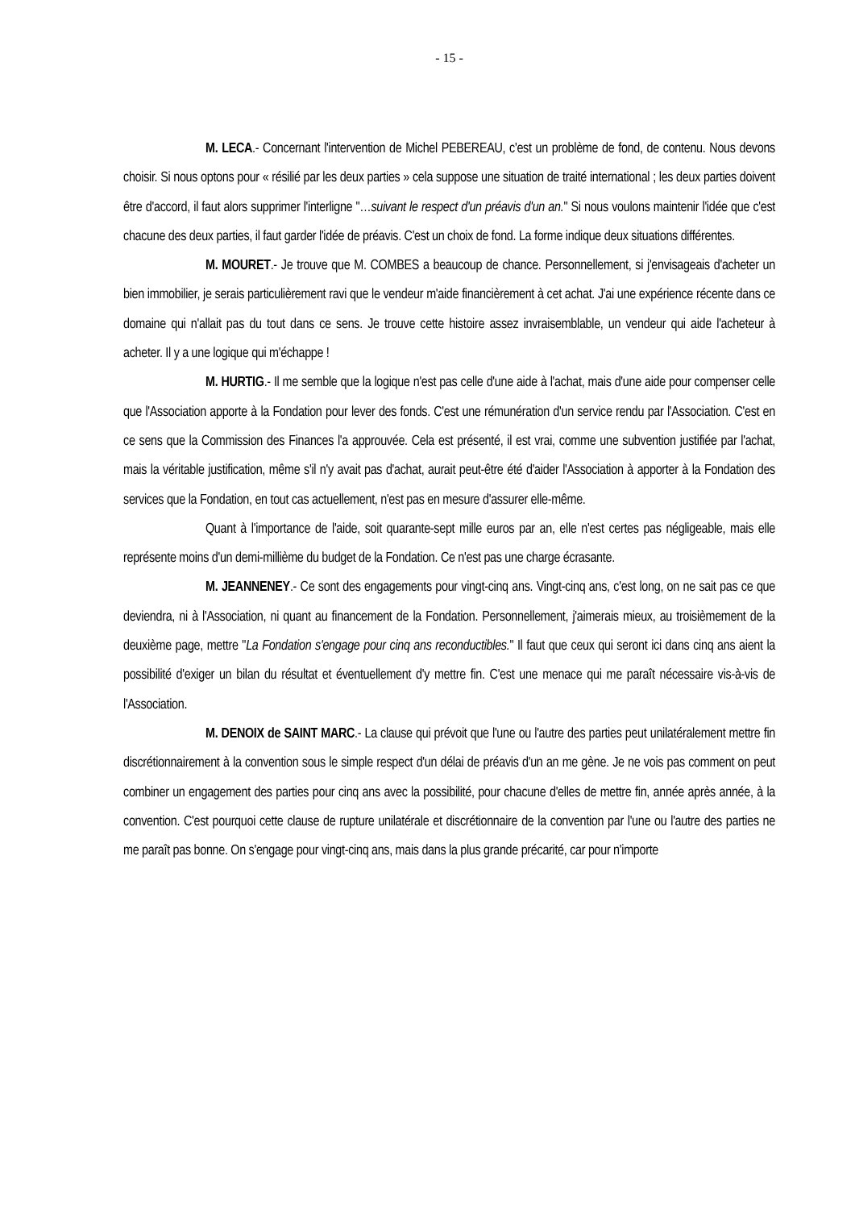- 15 -
M. LECA.- Concernant l'intervention de Michel PEBEREAU, c'est un problème de fond, de contenu. Nous devons choisir. Si nous optons pour « résilié par les deux parties » cela suppose une situation de traité international ; les deux parties doivent être d'accord, il faut alors supprimer l'interligne "…suivant le respect d'un préavis d'un an." Si nous voulons maintenir l'idée que c'est chacune des deux parties, il faut garder l'idée de préavis. C'est un choix de fond. La forme indique deux situations différentes.
M. MOURET.- Je trouve que M. COMBES a beaucoup de chance. Personnellement, si j'envisageais d'acheter un bien immobilier, je serais particulièrement ravi que le vendeur m'aide financièrement à cet achat. J'ai une expérience récente dans ce domaine qui n'allait pas du tout dans ce sens. Je trouve cette histoire assez invraisemblable, un vendeur qui aide l'acheteur à acheter. Il y a une logique qui m'échappe !
M. HURTIG.- Il me semble que la logique n'est pas celle d'une aide à l'achat, mais d'une aide pour compenser celle que l'Association apporte à la Fondation pour lever des fonds. C'est une rémunération d'un service rendu par l'Association. C'est en ce sens que la Commission des Finances l'a approuvée. Cela est présenté, il est vrai, comme une subvention justifiée par l'achat, mais la véritable justification, même s'il n'y avait pas d'achat, aurait peut-être été d'aider l'Association à apporter à la Fondation des services que la Fondation, en tout cas actuellement, n'est pas en mesure d'assurer elle-même.
Quant à l'importance de l'aide, soit quarante-sept mille euros par an, elle n'est certes pas négligeable, mais elle représente moins d'un demi-millième du budget de la Fondation. Ce n'est pas une charge écrasante.
M. JEANNENEY.- Ce sont des engagements pour vingt-cinq ans. Vingt-cinq ans, c'est long, on ne sait pas ce que deviendra, ni à l'Association, ni quant au financement de la Fondation. Personnellement, j'aimerais mieux, au troisièmement de la deuxième page, mettre "La Fondation s'engage pour cinq ans reconductibles." Il faut que ceux qui seront ici dans cinq ans aient la possibilité d'exiger un bilan du résultat et éventuellement d'y mettre fin. C'est une menace qui me paraît nécessaire vis-à-vis de l'Association.
M. DENOIX de SAINT MARC.- La clause qui prévoit que l'une ou l'autre des parties peut unilatéralement mettre fin discrétionnairement à la convention sous le simple respect d'un délai de préavis d'un an me gène. Je ne vois pas comment on peut combiner un engagement des parties pour cinq ans avec la possibilité, pour chacune d'elles de mettre fin, année après année, à la convention. C'est pourquoi cette clause de rupture unilatérale et discrétionnaire de la convention par l'une ou l'autre des parties ne me paraît pas bonne. On s'engage pour vingt-cinq ans, mais dans la plus grande précarité, car pour n'importe